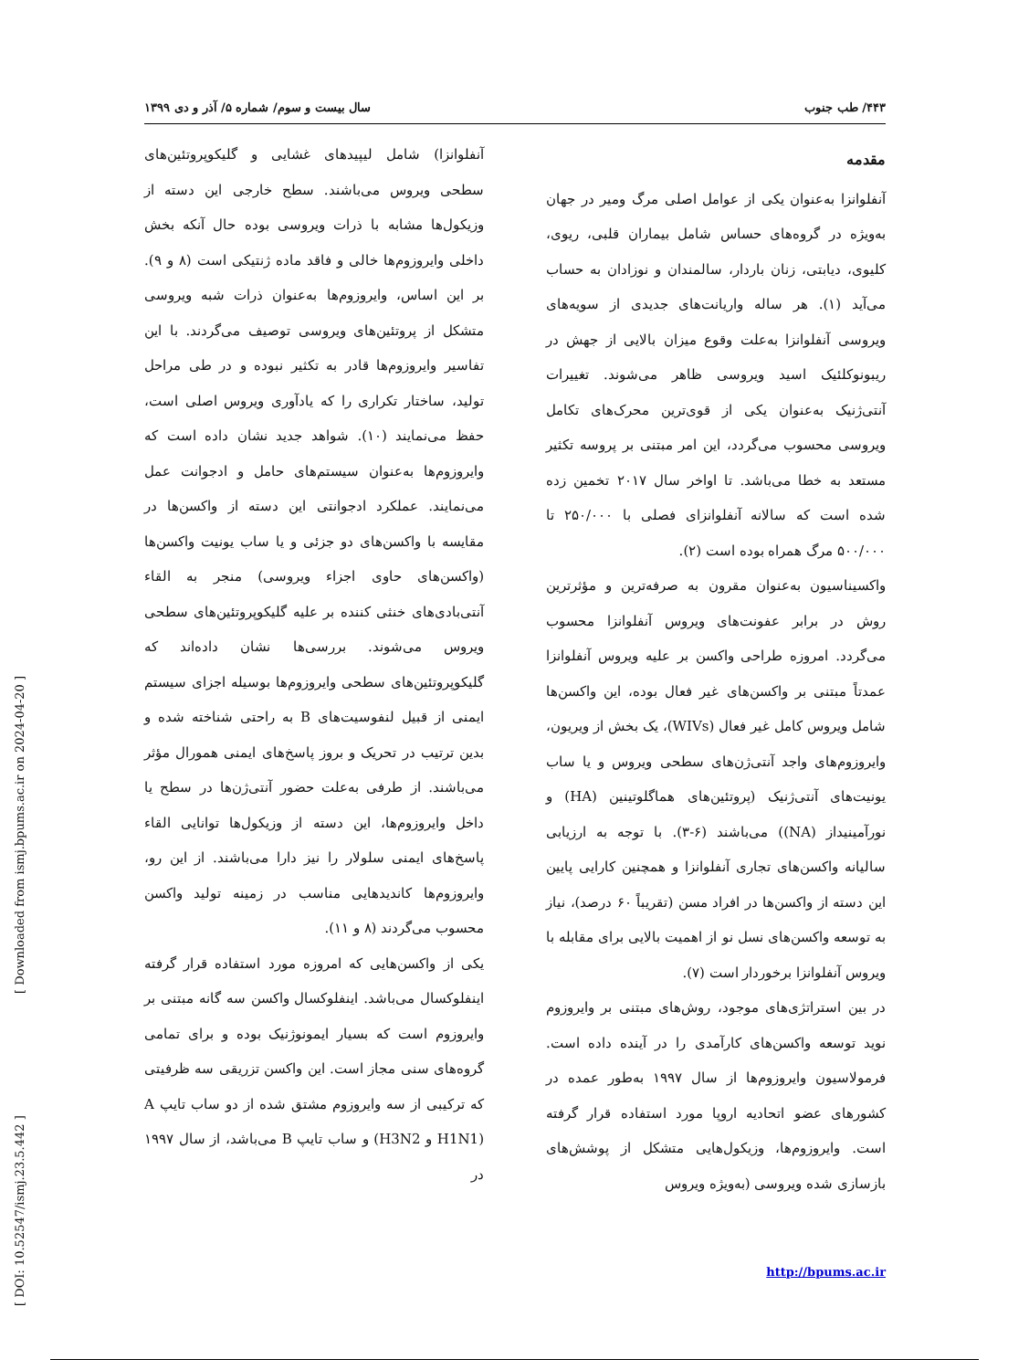۴۴۳/ طب جنوب سال بیست و سوم/ شماره ۵/ آذر و دی ۱۳۹۹
مقدمه
آنفلوانزا به‌عنوان یکی از عوامل اصلی مرگ ومیر در جهان به‌ویژه در گروه‌های حساس شامل بیماران قلبی، ریوی، کلیوی، دیابتی، زنان باردار، سالمندان و نوزادان به حساب می‌آید (۱). هر ساله واریانت‌های جدیدی از سویه‌های ویروسی آنفلوانزا به‌علت وقوع میزان بالایی از جهش در ریبونوکلئیک اسید ویروسی ظاهر می‌شوند. تغییرات آنتی‌ژنیک به‌عنوان یکی از قوی‌ترین محرک‌های تکامل ویروسی محسوب می‌گردد، این امر مبتنی بر پروسه تکثیر مستعد به خطا می‌باشد. تا اواخر سال ۲۰۱۷ تخمین زده شده است که سالانه آنفلوانزای فصلی با ۲۵۰/۰۰۰ تا ۵۰۰/۰۰۰ مرگ همراه بوده است (۲).
واکسیناسیون به‌عنوان مقرون به صرفه‌ترین و مؤثرترین روش در برابر عفونت‌های ویروس آنفلوانزا محسوب می‌گردد. امروزه طراحی واکسن بر علیه ویروس آنفلوانزا عمدتاً مبتنی بر واکسن‌های غیر فعال بوده، این واکسن‌ها شامل ویروس کامل غیر فعال (WIVs)، یک بخش از ویریون، وایروزوم‌های واجد آنتی‌ژن‌های سطحی ویروس و یا ساب یونیت‌های آنتی‌ژنیک (پروتئین‌های هماگلوتینین (HA) و نورآمینیداز (NA)) می‌باشند (۶-۳). با توجه به ارزیابی سالیانه واکسن‌های تجاری آنفلوانزا و همچنین کارایی پایین این دسته از واکسن‌ها در افراد مسن (تقریباً ۶۰ درصد)، نیاز به توسعه واکسن‌های نسل نو از اهمیت بالایی برای مقابله با ویروس آنفلوانزا برخوردار است (۷).
در بین استراتژی‌های موجود، روش‌های مبتنی بر وایروزوم نوید توسعه واکسن‌های کارآمدی را در آینده داده است. فرمولاسیون وایروزوم‌ها از سال ۱۹۹۷ به‌طور عمده در کشورهای عضو اتحادیه اروپا مورد استفاده قرار گرفته است. وایروزوم‌ها، وزیکول‌هایی متشکل از پوشش‌های بازسازی شده ویروسی (به‌ویژه ویروس
آنفلوانزا) شامل لیپیدهای غشایی و گلیکوپروتئین‌های سطحی ویروس می‌باشند. سطح خارجی این دسته از وزیکول‌ها مشابه با ذرات ویروسی بوده حال آنکه بخش داخلی وایروزوم‌ها خالی و فاقد ماده ژنتیکی است (۸ و ۹). بر این اساس، وایروزوم‌ها به‌عنوان ذرات شبه ویروسی متشکل از پروتئین‌های ویروسی توصیف می‌گردند. با این تفاسیر وایروزوم‌ها قادر به تکثیر نبوده و در طی مراحل تولید، ساختار تکراری را که یادآوری ویروس اصلی است، حفظ می‌نمایند (۱۰). شواهد جدید نشان داده است که وایروزوم‌ها به‌عنوان سیستم‌های حامل و ادجوانت عمل می‌نمایند. عملکرد ادجوانتی این دسته از واکسن‌ها در مقایسه با واکسن‌های دو جزئی و یا ساب یونیت واکسن‌ها (واکسن‌های حاوی اجزاء ویروسی) منجر به القاء آنتی‌بادی‌های خنثی کننده بر علیه گلیکوپروتئین‌های سطحی ویروس می‌شوند. بررسی‌ها نشان داده‌اند که گلیکوپروتئین‌های سطحی وایروزوم‌ها بوسیله اجزای سیستم ایمنی از قبیل لنفوسیت‌های B به راحتی شناخته شده و بدین ترتیب در تحریک و بروز پاسخ‌های ایمنی همورال مؤثر می‌باشند. از طرفی به‌علت حضور آنتی‌ژن‌ها در سطح یا داخل وایروزوم‌ها، این دسته از وزیکول‌ها توانایی القاء پاسخ‌های ایمنی سلولار را نیز دارا می‌باشند. از این رو، وایروزوم‌ها کاندیدهایی مناسب در زمینه تولید واکسن محسوب می‌گردند (۸ و ۱۱).
یکی از واکسن‌هایی که امروزه مورد استفاده قرار گرفته اینفلوکسال می‌باشد. اینفلوکسال واکسن سه گانه مبتنی بر وایروزوم است که بسیار ایمونوژنیک بوده و برای تمامی گروه‌های سنی مجاز است. این واکسن تزریقی سه ظرفیتی که ترکیبی از سه وایروزوم مشتق شده از دو ساب تایپ A (H1N1 و H3N2) و ساب تایپ B می‌باشد، از سال ۱۹۹۷ در
http://bpums.ac.ir
[ DOI: 10.52547/ismj.23.5.442 ] [ Downloaded from ismj.bpums.ac.ir on 2024-04-20 ]